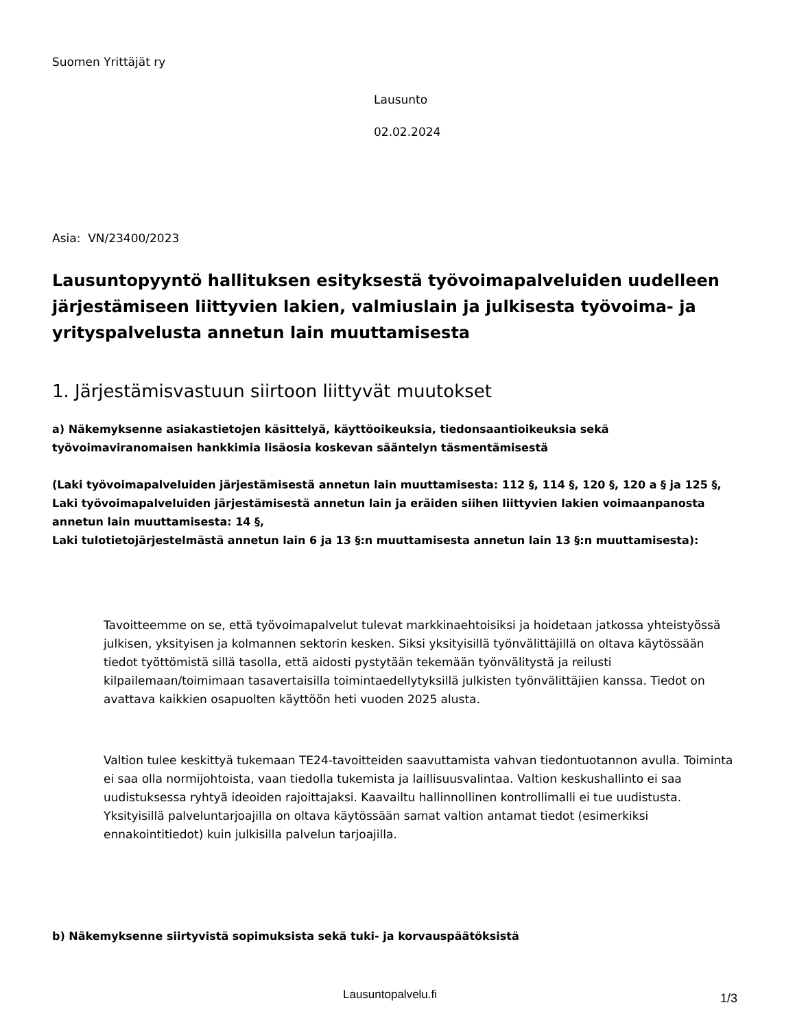Suomen Yrittäjät ry
Lausunto
02.02.2024
Asia: VN/23400/2023
Lausuntopyyntö hallituksen esityksestä työvoimapalveluiden uudelleen järjestämiseen liittyvien lakien, valmiuslain ja julkisesta työvoima- ja yrityspalvelusta annetun lain muuttamisesta
1. Järjestämisvastuun siirtoon liittyvät muutokset
a) Näkemyksenne asiakastietojen käsittelyä, käyttöoikeuksia, tiedonsaantioikeuksia sekä työvoimaviranomaisen hankkimia lisäosia koskevan sääntelyn täsmentämisestä
(Laki työvoimapalveluiden järjestämisestä annetun lain muuttamisesta: 112 §, 114 §, 120 §, 120 a § ja 125 §,
Laki työvoimapalveluiden järjestämisestä annetun lain ja eräiden siihen liittyvien lakien voimaanpanosta annetun lain muuttamisesta: 14 §,
Laki tulotietojärjestelmästä annetun lain 6 ja 13 §:n muuttamisesta annetun lain 13 §:n muuttamisesta):
Tavoitteemme on se, että työvoimapalvelut tulevat markkinaehtoisiksi ja hoidetaan jatkossa yhteistyössä julkisen, yksityisen ja kolmannen sektorin kesken. Siksi yksityisillä työnvälittäjillä on oltava käytössään tiedot työttömistä sillä tasolla, että aidosti pystytään tekemään työnvälitystä ja reilusti kilpailemaan/toimimaan tasavertaisilla toimintaedellytyksillä julkisten työnvälittäjien kanssa. Tiedot on avattava kaikkien osapuolten käyttöön heti vuoden 2025 alusta.
Valtion tulee keskittyä tukemaan TE24-tavoitteiden saavuttamista vahvan tiedontuotannon avulla. Toiminta ei saa olla normijohtoista, vaan tiedolla tukemista ja laillisuusvalintaa. Valtion keskushallinto ei saa uudistuksessa ryhtyä ideoiden rajoittajaksi. Kaavailtu hallinnollinen kontrollimalli ei tue uudistusta. Yksityisillä palveluntarjoajilla on oltava käytössään samat valtion antamat tiedot (esimerkiksi ennakointitiedot) kuin julkisilla palvelun tarjoajilla.
b) Näkemyksenne siirtyvistä sopimuksista sekä tuki- ja korvauspäätöksistä
Lausuntopalvelu.fi 1/3